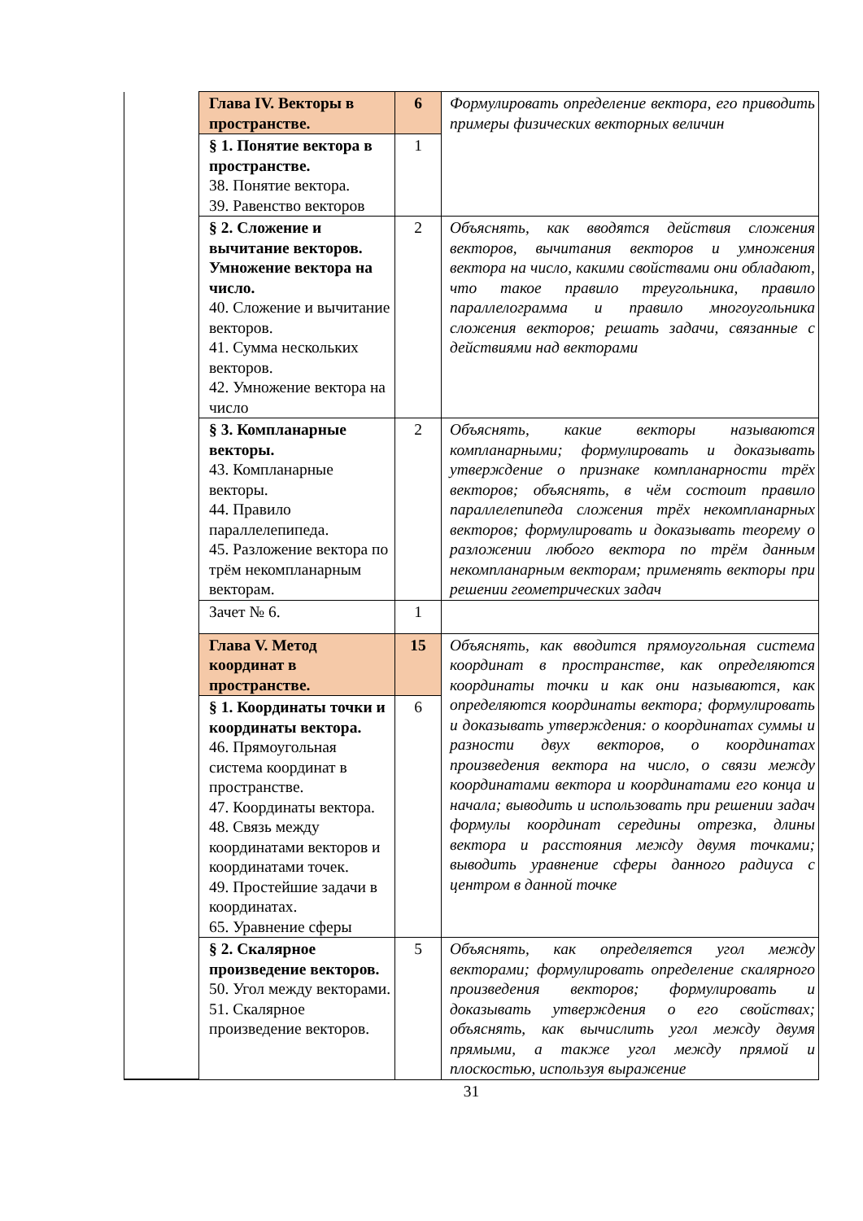| | Глава IV. Векторы в пространстве. | 6 | Формулировать определение вектора, его приводить примеры физических векторных величин |
| | § 1. Понятие вектора в пространстве. 38. Понятие вектора. 39. Равенство векторов | 1 | |
| | § 2. Сложение и вычитание векторов. Умножение вектора на число. 40. Сложение и вычитание векторов. 41. Сумма нескольких векторов. 42. Умножение вектора на число | 2 | Объяснять, как вводятся действия сложения векторов, вычитания векторов и умножения вектора на число, какими свойствами они обладают, что такое правило треугольника, правило параллелограмма и правило многоугольника сложения векторов; решать задачи, связанные с действиями над векторами |
| | § 3. Компланарные векторы. 43. Компланарные векторы. 44. Правило параллелепипеда. 45. Разложение вектора по трём некомпланарным векторам. | 2 | Объяснять, какие векторы называются компланарными; формулировать и доказывать утверждение о признаке компланарности трёх векторов; объяснять, в чём состоит правило параллелепипеда сложения трёх некомпланарных векторов; формулировать и доказывать теорему о разложении любого вектора по трём данным некомпланарным векторам; применять векторы при решении геометрических задач |
| | Зачет № 6. | 1 | |
| | Глава V. Метод координат в пространстве. | 15 | Объяснять, как вводится прямоугольная система координат в пространстве, как определяются координаты точки и как они называются, как определяются координаты вектора; формулировать и доказывать утверждения: о координатах суммы и разности двух векторов, о координатах произведения вектора на число, о связи между координатами вектора и координатами его конца и начала; выводить и использовать при решении задач формулы координат середины отрезка, длины вектора и расстояния между двумя точками; выводить уравнение сферы данного радиуса с центром в данной точке |
| | § 1. Координаты точки и координаты вектора. 46. Прямоугольная система координат в пространстве. 47. Координаты вектора. 48. Связь между координатами векторов и координатами точек. 49. Простейшие задачи в координатах. 65. Уравнение сферы | 6 | |
| | § 2. Скалярное произведение векторов. 50. Угол между векторами. 51. Скалярное произведение векторов. | 5 | Объяснять, как определяется угол между векторами; формулировать определение скалярного произведения векторов; формулировать и доказывать утверждения о его свойствах; объяснять, как вычислить угол между двумя прямыми, а также угол между прямой и плоскостью, используя выражение |
31